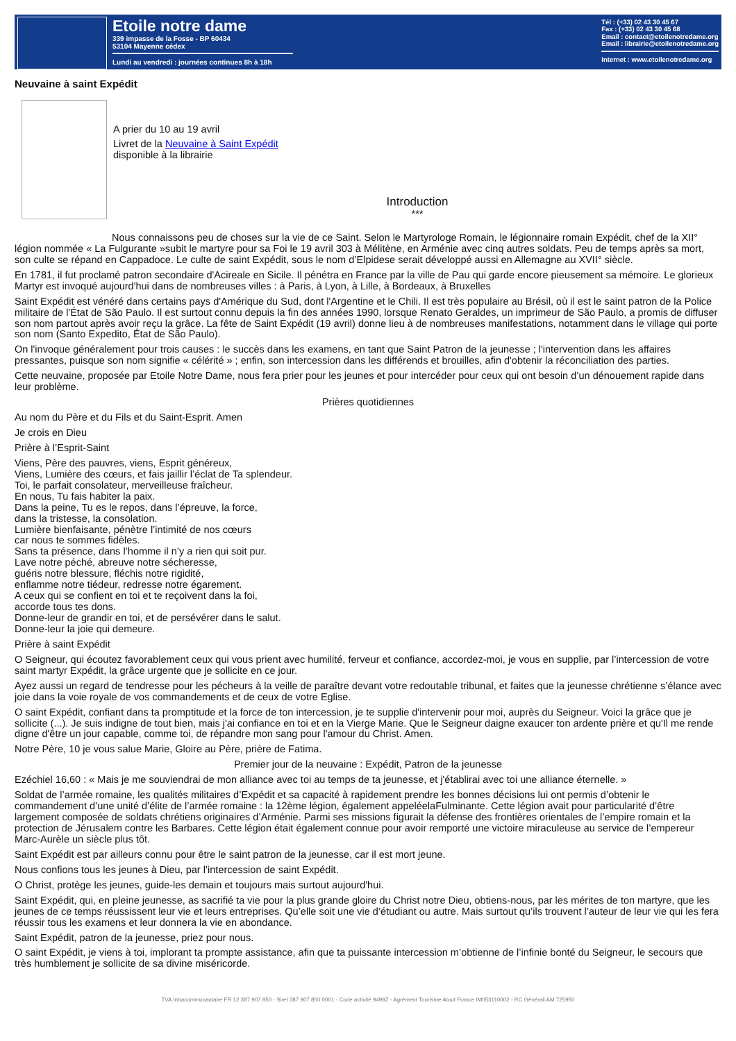Etoile notre dame
339 impasse de la Fosse - BP 60434
53104 Mayenne cédex
Lundi au vendredi : journées continues 8h à 18h
Tél : (+33) 02 43 30 45 67
Fax : (+33) 02 43 30 45 68
Email : contact@etoilenotredame.org
Email : librairie@etoilenotredame.org
Internet : www.etoilenotredame.org
Neuvaine à saint Expédit
A prier du 10 au 19 avril
Livret de la Neuvaine à Saint Expédit
disponible à la librairie
Introduction
***
Nous connaissons peu de choses sur la vie de ce Saint. Selon le Martyrologe Romain, le légionnaire romain Expédit, chef de la XII° légion nommée « La Fulgurante »subit le martyre pour sa Foi le 19 avril 303 à Mélitène, en Arménie avec cinq autres soldats. Peu de temps après sa mort, son culte se répand en Cappadoce. Le culte de saint Expédit, sous le nom d’Elpidese serait développé aussi en Allemagne au XVII° siècle.
En 1781, il fut proclamé patron secondaire d'Acireale en Sicile. Il pénétra en France par la ville de Pau qui garde encore pieusement sa mémoire. Le glorieux Martyr est invoqué aujourd'hui dans de nombreuses villes : à Paris, à Lyon, à Lille, à Bordeaux, à Bruxelles
Saint Expédit est vénéré dans certains pays d'Amérique du Sud, dont l'Argentine et le Chili. Il est très populaire au Brésil, où il est le saint patron de la Police militaire de l'État de São Paulo. Il est surtout connu depuis la fin des années 1990, lorsque Renato Geraldes, un imprimeur de São Paulo, a promis de diffuser son nom partout après avoir reçu la grâce. La fête de Saint Expédit (19 avril) donne lieu à de nombreuses manifestations, notamment dans le village qui porte son nom (Santo Expedito, État de São Paulo).
On l'invoque généralement pour trois causes : le succès dans les examens, en tant que Saint Patron de la jeunesse ; l'intervention dans les affaires pressantes, puisque son nom signifie « célérité » ; enfin, son intercession dans les différends et brouilles, afin d'obtenir la réconciliation des parties.
Cette neuvaine, proposée par Etoile Notre Dame, nous fera prier pour les jeunes et pour intercéder pour ceux qui ont besoin d’un dénouement rapide dans leur problème.
Prières quotidiennes
Au nom du Père et du Fils et du Saint-Esprit. Amen
Je crois en Dieu
Prière à l’Esprit-Saint
Viens, Père des pauvres, viens, Esprit généreux,
Viens, Lumière des cœurs, et fais jaillir l’éclat de Ta splendeur.
Toi, le parfait consolateur, merveilleuse fraîcheur.
En nous, Tu fais habiter la paix.
Dans la peine, Tu es le repos, dans l’épreuve, la force,
dans la tristesse, la consolation.
Lumière bienfaisante, pénètre l’intimité de nos cœurs
car nous te sommes fidèles.
Sans ta présence, dans l’homme il n’y a rien qui soit pur.
Lave notre péché, abreuve notre sécheresse,
guéris notre blessure, fléchis notre rigidité,
enflamme notre tiédeur, redresse notre égarement.
A ceux qui se confient en toi et te reçoivent dans la foi,
accorde tous tes dons.
Donne-leur de grandir en toi, et de persévérer dans le salut.
Donne-leur la joie qui demeure.
Prière à saint Expédit
O Seigneur, qui écoutez favorablement ceux qui vous prient avec humilité, ferveur et confiance, accordez-moi, je vous en supplie, par l’intercession de votre saint martyr Expédit, la grâce urgente que je sollicite en ce jour.
Ayez aussi un regard de tendresse pour les pécheurs à la veille de paraître devant votre redoutable tribunal, et faites que la jeunesse chrétienne s’élance avec joie dans la voie royale de vos commandements et de ceux de votre Eglise.
O saint Expédit, confiant dans ta promptitude et la force de ton intercession, je te supplie d'intervenir pour moi, auprès du Seigneur. Voici la grâce que je sollicite (...). Je suis indigne de tout bien, mais j'ai confiance en toi et en la Vierge Marie. Que le Seigneur daigne exaucer ton ardente prière et qu'Il me rende digne d'être un jour capable, comme toi, de répandre mon sang pour l'amour du Christ. Amen.
Notre Père, 10 je vous salue Marie, Gloire au Père, prière de Fatima.
Premier jour de la neuvaine : Expédit, Patron de la jeunesse
Ezéchiel 16,60 : « Mais je me souviendrai de mon alliance avec toi au temps de ta jeunesse, et j'établirai avec toi une alliance éternelle. »
Soldat de l’armée romaine, les qualités militaires d’Expédit et sa capacité à rapidement prendre les bonnes décisions lui ont permis d’obtenir le commandement d’une unité d’élite de l’armée romaine : la 12ème légion, également appeléelaFulminante. Cette légion avait pour particularité d’être largement composée de soldats chrétiens originaires d’Arménie. Parmi ses missions figurait la défense des frontières orientales de l’empire romain et la protection de Jérusalem contre les Barbares. Cette légion était également connue pour avoir remporté une victoire miraculeuse au service de l’empereur Marc-Aurèle un siècle plus tôt.
Saint Expédit est par ailleurs connu pour être le saint patron de la jeunesse, car il est mort jeune.
Nous confions tous les jeunes à Dieu, par l’intercession de saint Expédit.
O Christ, protège les jeunes, guide-les demain et toujours mais surtout aujourd'hui.
Saint Expédit, qui, en pleine jeunesse, as sacrifié ta vie pour la plus grande gloire du Christ notre Dieu, obtiens-nous, par les mérites de ton martyre, que les jeunes de ce temps réussissent leur vie et leurs entreprises. Qu’elle soit une vie d’étudiant ou autre. Mais surtout qu’ils trouvent l’auteur de leur vie qui les fera réussir tous les examens et leur donnera la vie en abondance.
Saint Expédit, patron de la jeunesse, priez pour nous.
O saint Expédit, je viens à toi, implorant ta prompte assistance, afin que ta puissante intercession m’obtienne de l’infinie bonté du Seigneur, le secours que très humblement je sollicite de sa divine miséricorde.
TVA Intracommunautaire FR 12 387 907 850 - Siret 387 907 850 0001 - Code activité 9499Z - Agrément Tourisme Atout France IM053110002 - RC Générali AM 725950